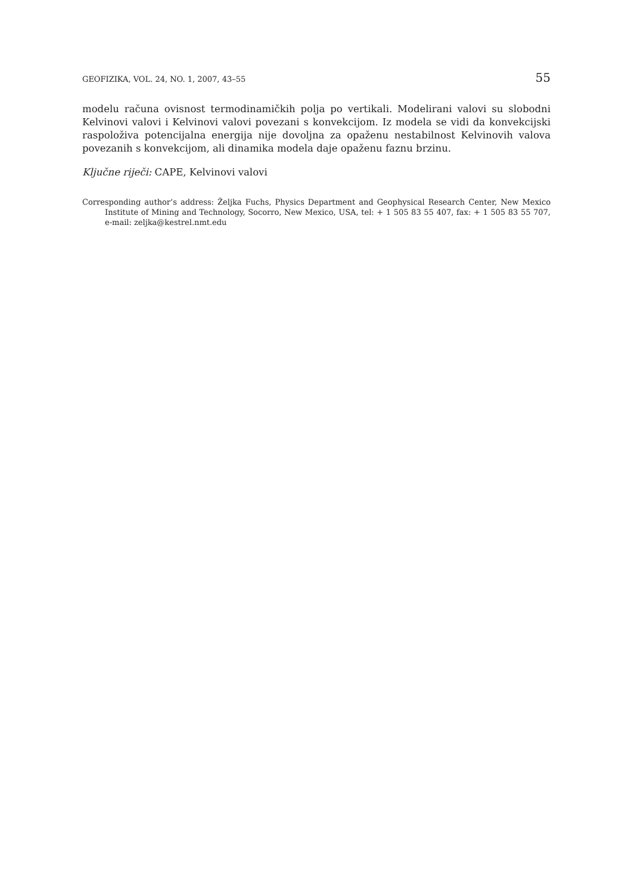GEOFIZIKA, VOL. 24, NO. 1, 2007, 43–55 55
modelu računa ovisnost termodinamičkih polja po vertikali. Modelirani valovi su slobodni Kelvinovi valovi i Kelvinovi valovi povezani s konvekcijom. Iz modela se vidi da konvekcijski raspoloživa potencijalna energija nije dovoljna za opaženu nestabilnost Kelvinovih valova povezanih s konvekcijom, ali dinamika modela daje opaženu faznu brzinu.
Ključne riječi: CAPE, Kelvinovi valovi
Corresponding author’s address: Željka Fuchs, Physics Department and Geophysical Research Center, New Mexico Institute of Mining and Technology, Socorro, New Mexico, USA, tel: + 1 505 83 55 407, fax: + 1 505 83 55 707, e-mail: zeljka@kestrel.nmt.edu